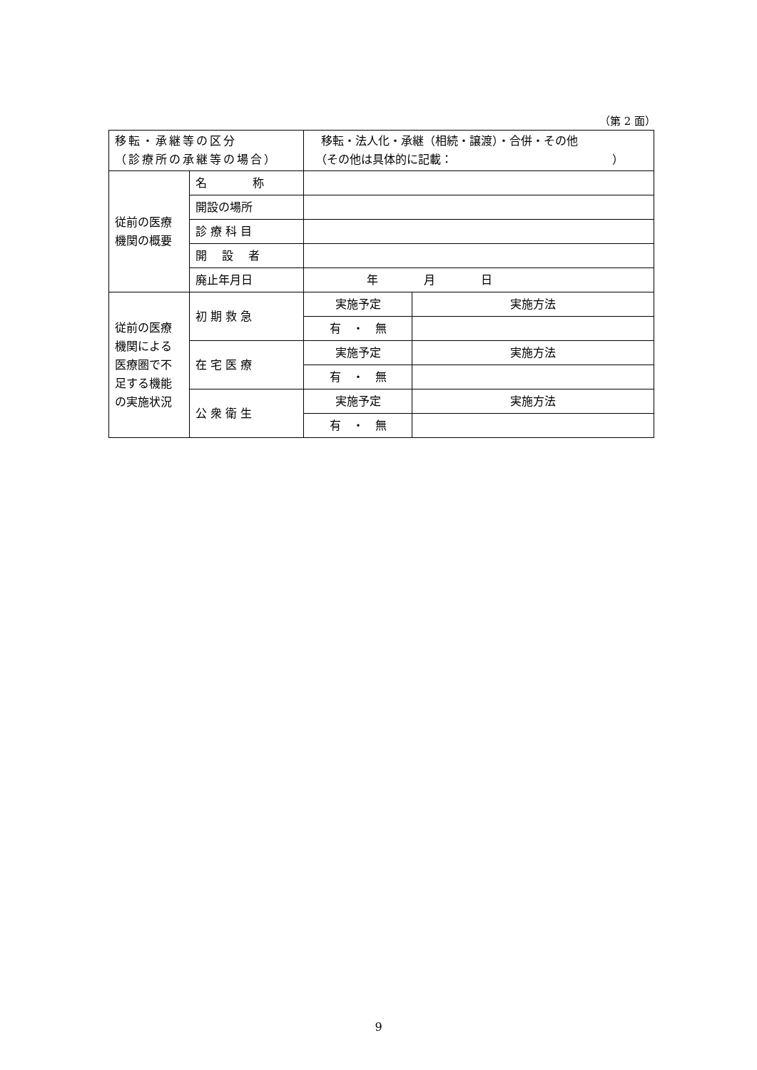（第 2 面）
| 移転・承継等の区分 （診療所の承継等の場合） | | 移転・法人化・承継（相続・譲渡）・合併・その他 （その他は具体的に記載： ） | |
| 従前の医療 機関の概要 | 名 称 | | |
| | 開設の場所 | | |
| | 診 療 科 目 | | |
| | 開 設 者 | | |
| | 廃止年月日 | 年 月 日 | |
| 従前の医療 機関による 医療圏で不 足する機能 の実施状況 | 初 期 救 急 | 実施予定 | 実施方法 |
| | | 有 ・ 無 | |
| | 在 宅 医 療 | 実施予定 | 実施方法 |
| | | 有 ・ 無 | |
| | 公 衆 衛 生 | 実施予定 | 実施方法 |
| | | 有 ・ 無 | |
9